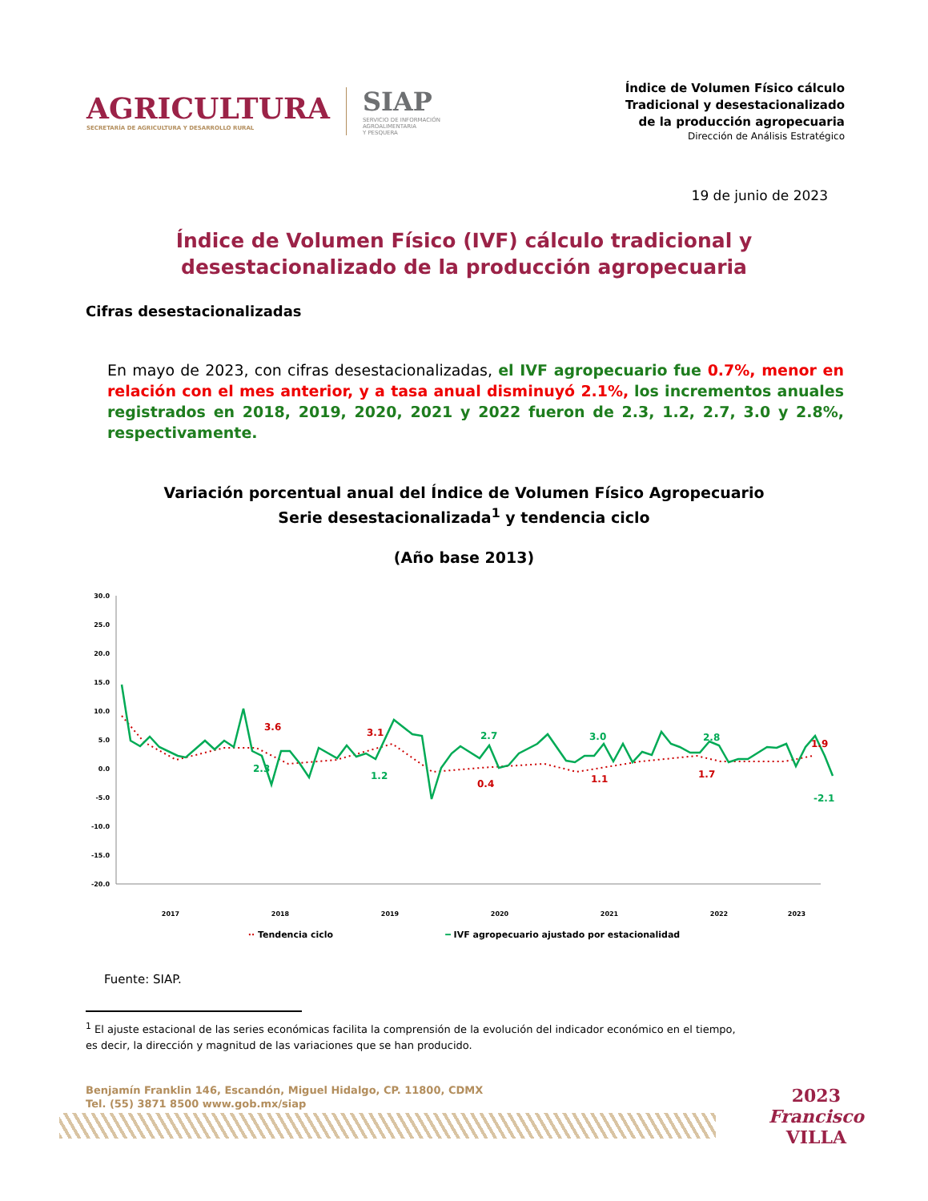AGRICULTURA
SECRETARÍA DE AGRICULTURA Y DESARROLLO RURAL
SIAP
SERVICIO DE INFORMACIÓN
AGROALIMENTARIA
Y PESQUERA
Índice de Volumen Físico cálculo
Tradicional y desestacionalizado
de la producción agropecuaria
Dirección de Análisis Estratégico
19 de junio de 2023
Índice de Volumen Físico (IVF) cálculo tradicional y
desestacionalizado de la producción agropecuaria
Cifras desestacionalizadas
En mayo de 2023, con cifras desestacionalizadas, el IVF agropecuario fue 0.7%, menor en relación con el mes anterior, y a tasa anual disminuyó 2.1%, los incrementos anuales registrados en 2018, 2019, 2020, 2021 y 2022 fueron de 2.3, 1.2, 2.7, 3.0 y 2.8%, respectivamente.
Variación porcentual anual del Índice de Volumen Físico Agropecuario
Serie desestacionalizada<sup>1</sup> y tendencia ciclo
(Año base 2013)
30.0
25.0
20.0
15.0
10.0
5.0
0.0
-5.0
-10.0
-15.0
-20.0
3.6
3.1
2.3
1.2
2.7
0.4
3.0
1.1
2.8
1.7
1.9
-2.1
2017
2018
2019
2020
2021
2022
2023
·· Tendencia ciclo ━ IVF agropecuario ajustado por estacionalidad
Fuente: SIAP.
<sup>1</sup> El ajuste estacional de las series económicas facilita la comprensión de la evolución del indicador económico en el tiempo,
es decir, la dirección y magnitud de las variaciones que se han producido.
Benjamín Franklin 146, Escandón, Miguel Hidalgo, CP. 11800, CDMX
Tel. (55) 3871 8500 www.gob.mx/siap
2023
Francisco
VILLA